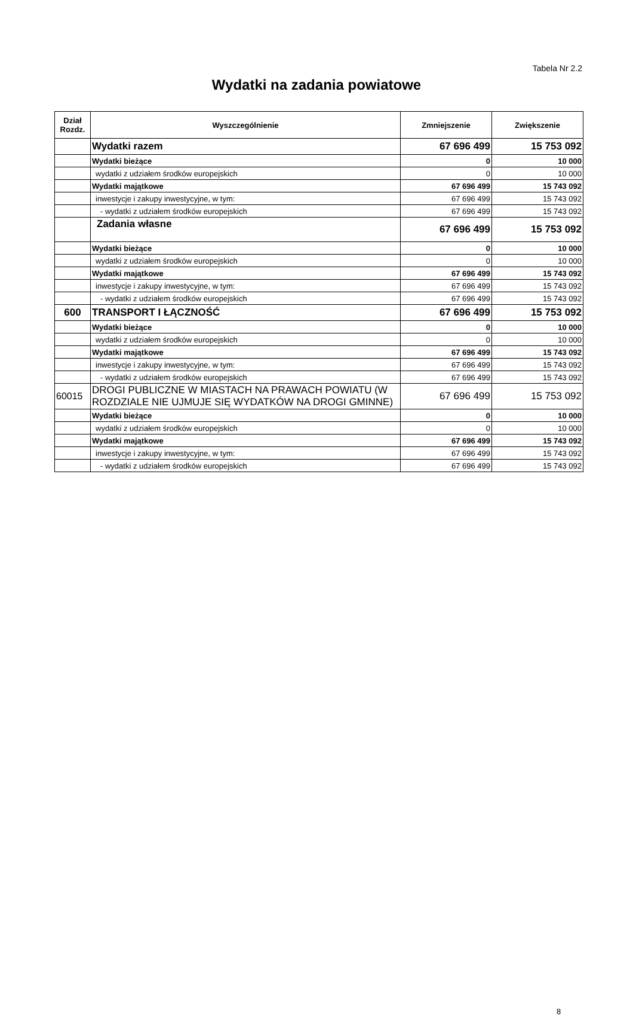Tabela Nr 2.2
Wydatki na zadania powiatowe
| Dział Rozdz. | Wyszczególnienie | Zmniejszenie | Zwiększenie |
| --- | --- | --- | --- |
| | Wydatki razem | 67 696 499 | 15 753 092 |
| | Wydatki bieżące | 0 | 10 000 |
| | wydatki z udziałem środków europejskich | 0 | 10 000 |
| | Wydatki majątkowe | 67 696 499 | 15 743 092 |
| | inwestycje i zakupy inwestycyjne, w tym: | 67 696 499 | 15 743 092 |
| | - wydatki z udziałem środków europejskich | 67 696 499 | 15 743 092 |
| | Zadania własne | 67 696 499 | 15 753 092 |
| | Wydatki bieżące | 0 | 10 000 |
| | wydatki z udziałem środków europejskich | 0 | 10 000 |
| | Wydatki majątkowe | 67 696 499 | 15 743 092 |
| | inwestycje i zakupy inwestycyjne, w tym: | 67 696 499 | 15 743 092 |
| | - wydatki z udziałem środków europejskich | 67 696 499 | 15 743 092 |
| 600 | TRANSPORT I ŁĄCZNOŚĆ | 67 696 499 | 15 753 092 |
| | Wydatki bieżące | 0 | 10 000 |
| | wydatki z udziałem środków europejskich | 0 | 10 000 |
| | Wydatki majątkowe | 67 696 499 | 15 743 092 |
| | inwestycje i zakupy inwestycyjne, w tym: | 67 696 499 | 15 743 092 |
| | - wydatki z udziałem środków europejskich | 67 696 499 | 15 743 092 |
| 60015 | DROGI PUBLICZNE W MIASTACH NA PRAWACH POWIATU (W ROZDZIALE NIE UJMUJE SIĘ WYDATKÓW NA DROGI GMINNE) | 67 696 499 | 15 753 092 |
| | Wydatki bieżące | 0 | 10 000 |
| | wydatki z udziałem środków europejskich | 0 | 10 000 |
| | Wydatki majątkowe | 67 696 499 | 15 743 092 |
| | inwestycje i zakupy inwestycyjne, w tym: | 67 696 499 | 15 743 092 |
| | - wydatki z udziałem środków europejskich | 67 696 499 | 15 743 092 |
8